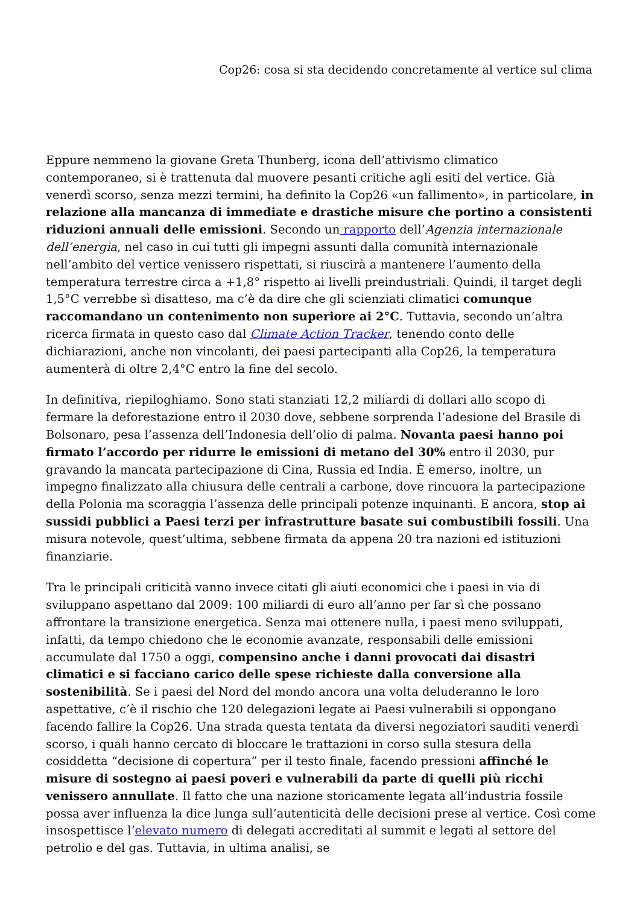Cop26: cosa si sta decidendo concretamente al vertice sul clima
Eppure nemmeno la giovane Greta Thunberg, icona dell’attivismo climatico contemporaneo, si è trattenuta dal muovere pesanti critiche agli esiti del vertice. Già venerdì scorso, senza mezzi termini, ha definito la Cop26 «un fallimento», in particolare, in relazione alla mancanza di immediate e drastiche misure che portino a consistenti riduzioni annuali delle emissioni. Secondo un rapporto dell’Agenzia internazionale dell’energia, nel caso in cui tutti gli impegni assunti dalla comunità internazionale nell’ambito del vertice venissero rispettati, si riuscirà a mantenere l’aumento della temperatura terrestre circa a +1,8° rispetto ai livelli preindustriali. Quindi, il target degli 1,5°C verrebbe sì disatteso, ma c’è da dire che gli scienziati climatici comunque raccomandano un contenimento non superiore ai 2°C. Tuttavia, secondo un’altra ricerca firmata in questo caso dal Climate Action Tracker, tenendo conto delle dichiarazioni, anche non vincolanti, dei paesi partecipanti alla Cop26, la temperatura aumenterà di oltre 2,4°C entro la fine del secolo.
In definitiva, riepiloghiamo. Sono stati stanziati 12,2 miliardi di dollari allo scopo di fermare la deforestazione entro il 2030 dove, sebbene sorprenda l’adesione del Brasile di Bolsonaro, pesa l’assenza dell’Indonesia dell’olio di palma. Novanta paesi hanno poi firmato l’accordo per ridurre le emissioni di metano del 30% entro il 2030, pur gravando la mancata partecipazione di Cina, Russia ed India. È emerso, inoltre, un impegno finalizzato alla chiusura delle centrali a carbone, dove rincuora la partecipazione della Polonia ma scoraggia l’assenza delle principali potenze inquinanti. E ancora, stop ai sussidi pubblici a Paesi terzi per infrastrutture basate sui combustibili fossili. Una misura notevole, quest’ultima, sebbene firmata da appena 20 tra nazioni ed istituzioni finanziarie.
Tra le principali criticità vanno invece citati gli aiuti economici che i paesi in via di sviluppano aspettano dal 2009: 100 miliardi di euro all’anno per far sì che possano affrontare la transizione energetica. Senza mai ottenere nulla, i paesi meno sviluppati, infatti, da tempo chiedono che le economie avanzate, responsabili delle emissioni accumulate dal 1750 a oggi, compensino anche i danni provocati dai disastri climatici e si facciano carico delle spese richieste dalla conversione alla sostenibilità. Se i paesi del Nord del mondo ancora una volta deluderanno le loro aspettative, c’è il rischio che 120 delegazioni legate ai Paesi vulnerabili si oppongano facendo fallire la Cop26. Una strada questa tentata da diversi negoziatori sauditi venerdì scorso, i quali hanno cercato di bloccare le trattazioni in corso sulla stesura della cosiddetta “decisione di copertura” per il testo finale, facendo pressioni affinché le misure di sostegno ai paesi poveri e vulnerabili da parte di quelli più ricchi venissero annullate. Il fatto che una nazione storicamente legata all’industria fossile possa aver influenza la dice lunga sull’autenticità delle decisioni prese al vertice. Così come insospettisce l’elevato numero di delegati accreditati al summit e legati al settore del petrolio e del gas. Tuttavia, in ultima analisi, se